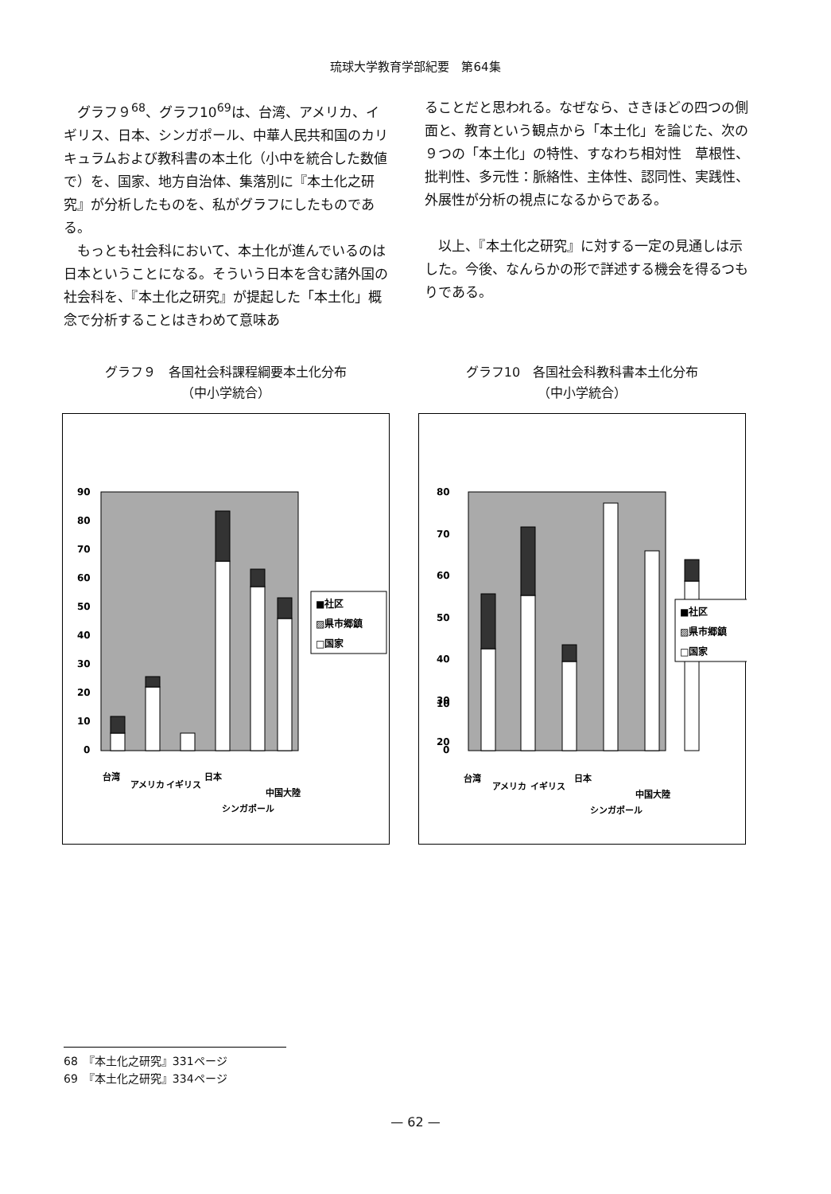琉球大学教育学部紀要　第64集
グラフ９<sup>68</sup>、グラフ10<sup>69</sup>は、台湾、アメリカ、イギリス、日本、シンガポール、中華人民共和国のカリキュラムおよび教科書の本土化（小中を統合した数値で）を、国家、地方自治体、集落別に『本土化之研究』が分析したものを、私がグラフにしたものである。
もっとも社会科において、本土化が進んでいるのは日本ということになる。そういう日本を含む諸外国の社会科を、『本土化之研究』が提起した「本土化」概念で分析することはきわめて意味あ
ることだと思われる。なぜなら、さきほどの四つの側面と、教育という観点から「本土化」を論じた、次の９つの「本土化」の特性、すなわち相対性　草根性、批判性、多元性：脈絡性、主体性、認同性、実践性、外展性が分析の視点になるからである。
以上、『本土化之研究』に対する一定の見通しは示した。今後、なんらかの形で詳述する機会を得るつもりである。
グラフ９　各国社会科課程綱要本土化分布
（中小学統合）
90
80
70
60
50
40
30
20
10
0
■社区
▨県市郷鎮
□国家
台湾
アメリカ
イギリス
日本
シンガポール
中国大陸
グラフ10　各国社会科教科書本土化分布
（中小学統合）
80
70
60
50
40
30
20
10
0
■社区
▨県市郷鎮
□国家
台湾
アメリカ
イギリス
日本
シンガポール
中国大陸
68　『本土化之研究』331ページ
69　『本土化之研究』334ページ
— 62 —